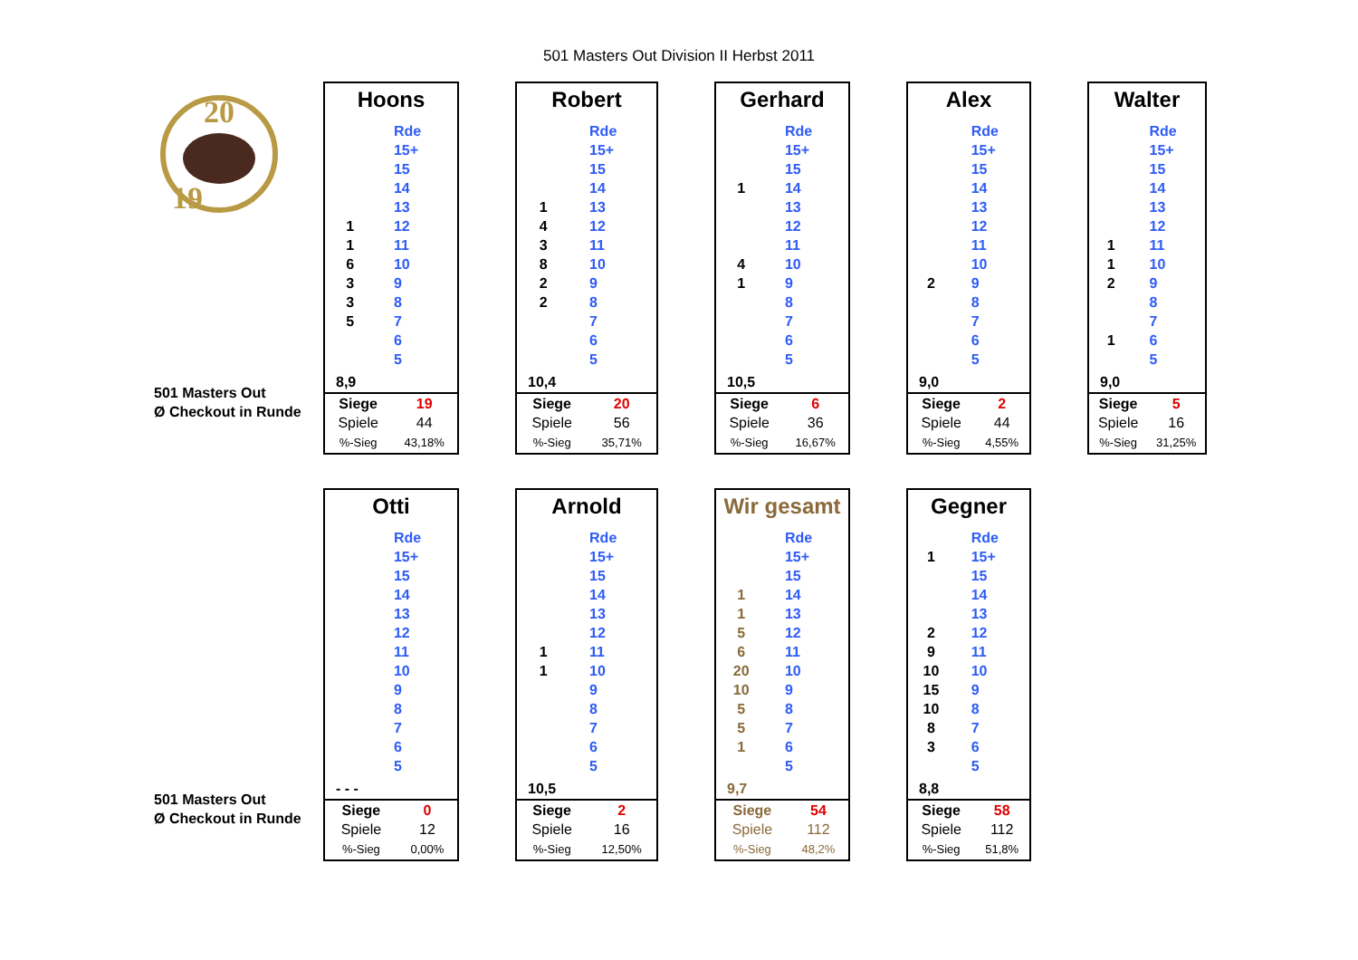501 Masters Out Division II Herbst 2011
20
19
501 Masters Out
Ø Checkout in Runde
Hoons
| | Rde |
| | 15+ |
| | 15 |
| | 14 |
| | 13 |
| 1 | 12 |
| 1 | 11 |
| 6 | 10 |
| 3 | 9 |
| 3 | 8 |
| 5 | 7 |
| | 6 |
| | 5 |
8,9
| Siege | 19 |
| Spiele | 44 |
| %-Sieg | 43,18% |
Robert
| | Rde |
| | 15+ |
| | 15 |
| | 14 |
| 1 | 13 |
| 4 | 12 |
| 3 | 11 |
| 8 | 10 |
| 2 | 9 |
| 2 | 8 |
| | 7 |
| | 6 |
| | 5 |
10,4
| Siege | 20 |
| Spiele | 56 |
| %-Sieg | 35,71% |
Gerhard
| | Rde |
| | 15+ |
| | 15 |
| 1 | 14 |
| | 13 |
| | 12 |
| | 11 |
| 4 | 10 |
| 1 | 9 |
| | 8 |
| | 7 |
| | 6 |
| | 5 |
10,5
| Siege | 6 |
| Spiele | 36 |
| %-Sieg | 16,67% |
Alex
| | Rde |
| | 15+ |
| | 15 |
| | 14 |
| | 13 |
| | 12 |
| | 11 |
| | 10 |
| 2 | 9 |
| | 8 |
| | 7 |
| | 6 |
| | 5 |
9,0
| Siege | 2 |
| Spiele | 44 |
| %-Sieg | 4,55% |
Walter
| | Rde |
| | 15+ |
| | 15 |
| | 14 |
| | 13 |
| | 12 |
| 1 | 11 |
| 1 | 10 |
| 2 | 9 |
| | 8 |
| | 7 |
| 1 | 6 |
| | 5 |
9,0
| Siege | 5 |
| Spiele | 16 |
| %-Sieg | 31,25% |
501 Masters Out
Ø Checkout in Runde
Otti
| | Rde |
| | 15+ |
| | 15 |
| | 14 |
| | 13 |
| | 12 |
| | 11 |
| | 10 |
| | 9 |
| | 8 |
| | 7 |
| | 6 |
| | 5 |
- - -
| Siege | 0 |
| Spiele | 12 |
| %-Sieg | 0,00% |
Arnold
| | Rde |
| | 15+ |
| | 15 |
| | 14 |
| | 13 |
| | 12 |
| 1 | 11 |
| 1 | 10 |
| | 9 |
| | 8 |
| | 7 |
| | 6 |
| | 5 |
10,5
| Siege | 2 |
| Spiele | 16 |
| %-Sieg | 12,50% |
Wir gesamt
| | Rde |
| | 15+ |
| | 15 |
| 1 | 14 |
| 1 | 13 |
| 5 | 12 |
| 6 | 11 |
| 20 | 10 |
| 10 | 9 |
| 5 | 8 |
| 5 | 7 |
| 1 | 6 |
| | 5 |
9,7
| Siege | 54 |
| Spiele | 112 |
| %-Sieg | 48,2% |
Gegner
| | Rde |
| 1 | 15+ |
| | 15 |
| | 14 |
| | 13 |
| 2 | 12 |
| 9 | 11 |
| 10 | 10 |
| 15 | 9 |
| 10 | 8 |
| 8 | 7 |
| 3 | 6 |
| | 5 |
8,8
| Siege | 58 |
| Spiele | 112 |
| %-Sieg | 51,8% |